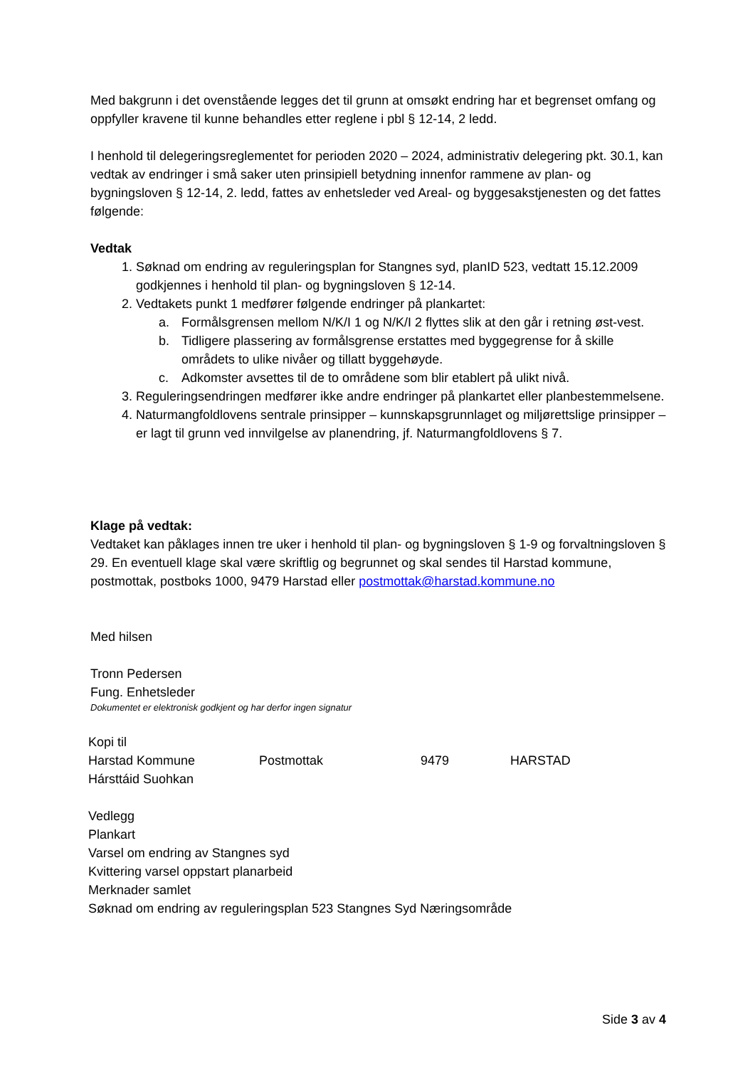Med bakgrunn i det ovenstående legges det til grunn at omsøkt endring har et begrenset omfang og oppfyller kravene til kunne behandles etter reglene i pbl § 12-14, 2 ledd.
I henhold til delegeringsreglementet for perioden 2020 – 2024, administrativ delegering pkt. 30.1, kan vedtak av endringer i små saker uten prinsipiell betydning innenfor rammene av plan- og bygningsloven § 12-14, 2. ledd, fattes av enhetsleder ved Areal- og byggesakstjenesten og det fattes følgende:
Vedtak
1. Søknad om endring av reguleringsplan for Stangnes syd, planID 523, vedtatt 15.12.2009 godkjennes i henhold til plan- og bygningsloven § 12-14.
2. Vedtakets punkt 1 medfører følgende endringer på plankartet:
a. Formålsgrensen mellom N/K/I 1 og N/K/I 2 flyttes slik at den går i retning øst-vest.
b. Tidligere plassering av formålsgrense erstattes med byggegrense for å skille områdets to ulike nivåer og tillatt byggehøyde.
c. Adkomster avsettes til de to områdene som blir etablert på ulikt nivå.
3. Reguleringsendringen medfører ikke andre endringer på plankartet eller planbestemmelsene.
4. Naturmangfoldlovens sentrale prinsipper – kunnskapsgrunnlaget og miljørettslige prinsipper – er lagt til grunn ved innvilgelse av planendring, jf. Naturmangfoldlovens § 7.
Klage på vedtak:
Vedtaket kan påklages innen tre uker i henhold til plan- og bygningsloven § 1-9 og forvaltningsloven § 29. En eventuell klage skal være skriftlig og begrunnet og skal sendes til Harstad kommune, postmottak, postboks 1000, 9479 Harstad eller postmottak@harstad.kommune.no
Med hilsen
Tronn Pedersen
Fung. Enhetsleder
Dokumentet er elektronisk godkjent og har derfor ingen signatur
Kopi til
Harstad Kommune Postmottak 9479 HARSTAD
Hársttáid Suohkan
Vedlegg
Plankart
Varsel om endring av Stangnes syd
Kvittering varsel oppstart planarbeid
Merknader samlet
Søknad om endring av reguleringsplan 523 Stangnes Syd Næringsområde
Side 3 av 4